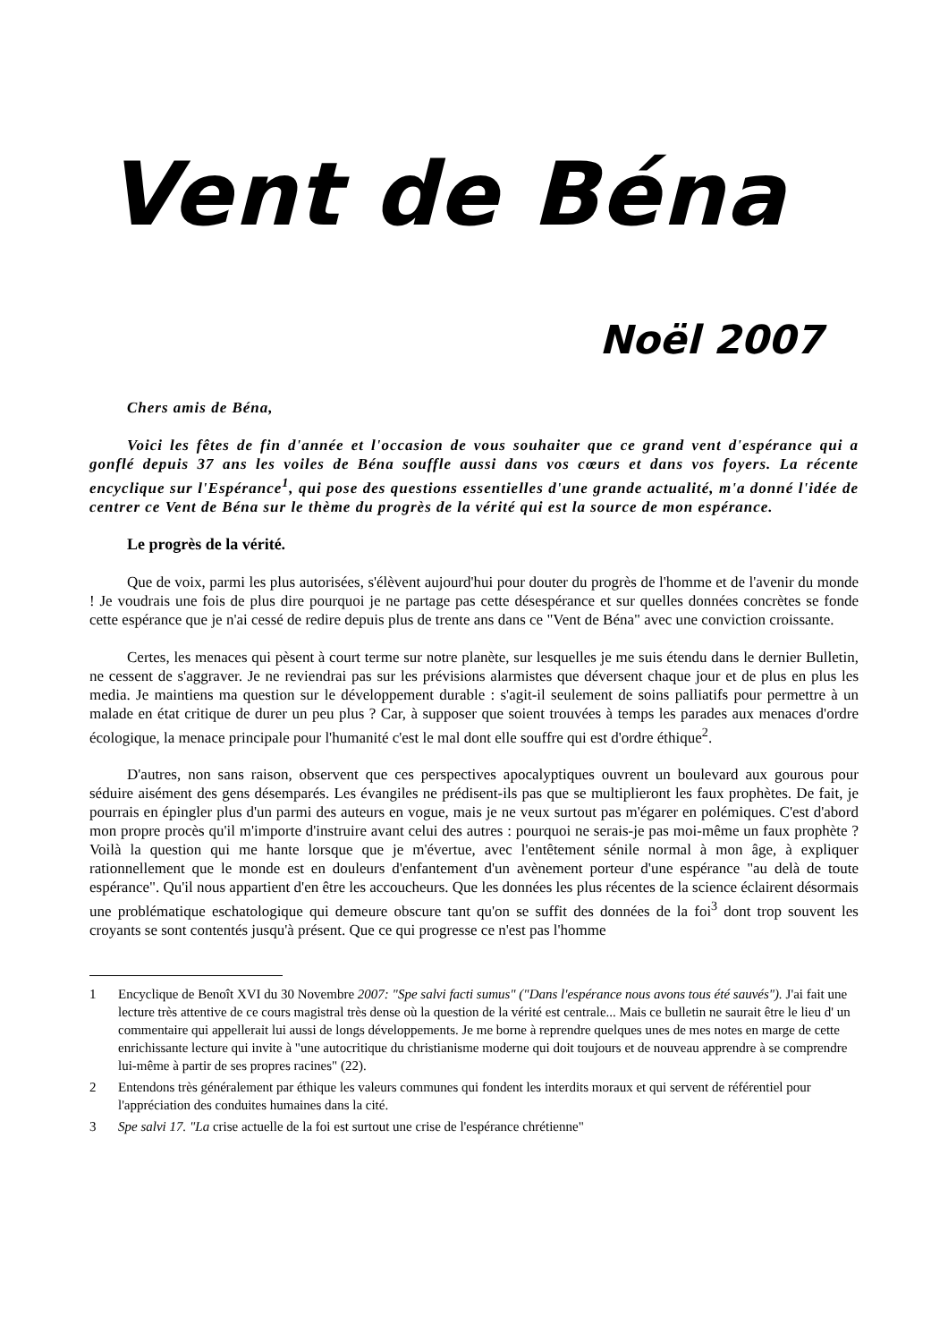Vent de Béna
Noël 2007
Chers amis de Béna,
Voici les fêtes de fin d'année et l'occasion de vous souhaiter que ce grand vent d'espérance qui a gonflé depuis 37 ans les voiles de Béna souffle aussi dans vos cœurs et dans vos foyers. La récente encyclique sur l'Espérance<sup>1</sup>, qui pose des questions essentielles d'une grande actualité, m'a donné l'idée de centrer ce Vent de Béna sur le thème du progrès de la vérité qui est la source de mon espérance.
Le progrès de la vérité.
Que de voix, parmi les plus autorisées, s'élèvent aujourd'hui pour douter du progrès de l'homme et de l'avenir du monde ! Je voudrais une fois de plus dire pourquoi je ne partage pas cette désespérance et sur quelles données concrètes se fonde cette espérance que je n'ai cessé de redire depuis plus de trente ans dans ce "Vent de Béna" avec une conviction croissante.
Certes, les menaces qui pèsent à court terme sur notre planète, sur lesquelles je me suis étendu dans le dernier Bulletin, ne cessent de s'aggraver. Je ne reviendrai pas sur les prévisions alarmistes que déversent chaque jour et de plus en plus les media. Je maintiens ma question sur le développement durable : s'agit-il seulement de soins palliatifs pour permettre à un malade en état critique de durer un peu plus ? Car, à supposer que soient trouvées à temps les parades aux menaces d'ordre écologique, la menace principale pour l'humanité c'est le mal dont elle souffre qui est d'ordre éthique<sup>2</sup>.
D'autres, non sans raison, observent que ces perspectives apocalyptiques ouvrent un boulevard aux gourous pour séduire aisément des gens désemparés. Les évangiles ne prédisent-ils pas que se multiplieront les faux prophètes. De fait, je pourrais en épingler plus d'un parmi des auteurs en vogue, mais je ne veux surtout pas m'égarer en polémiques. C'est d'abord mon propre procès qu'il m'importe d'instruire avant celui des autres : pourquoi ne serais-je pas moi-même un faux prophète ? Voilà la question qui me hante lorsque que je m'évertue, avec l'entêtement sénile normal à mon âge, à expliquer rationnellement que le monde est en douleurs d'enfantement d'un avènement porteur d'une espérance "au delà de toute espérance". Qu'il nous appartient d'en être les accoucheurs. Que les données les plus récentes de la science éclairent désormais une problématique eschatologique qui demeure obscure tant qu'on se suffit des données de la foi<sup>3</sup> dont trop souvent les croyants se sont contentés jusqu'à présent. Que ce qui progresse ce n'est pas l'homme
1 Encyclique de Benoît XVI du 30 Novembre 2007: "Spe salvi facti sumus" ("Dans l'espérance nous avons tous été sauvés"). J'ai fait une lecture très attentive de ce cours magistral très dense où la question de la vérité est centrale... Mais ce bulletin ne saurait être le lieu d' un commentaire qui appellerait lui aussi de longs développements. Je me borne à reprendre quelques unes de mes notes en marge de cette enrichissante lecture qui invite à "une autocritique du christianisme moderne qui doit toujours et de nouveau apprendre à se comprendre lui-même à partir de ses propres racines" (22).
2 Entendons très généralement par éthique les valeurs communes qui fondent les interdits moraux et qui servent de référentiel pour l'appréciation des conduites humaines dans la cité.
3 Spe salvi 17. "La crise actuelle de la foi est surtout une crise de l'espérance chrétienne"